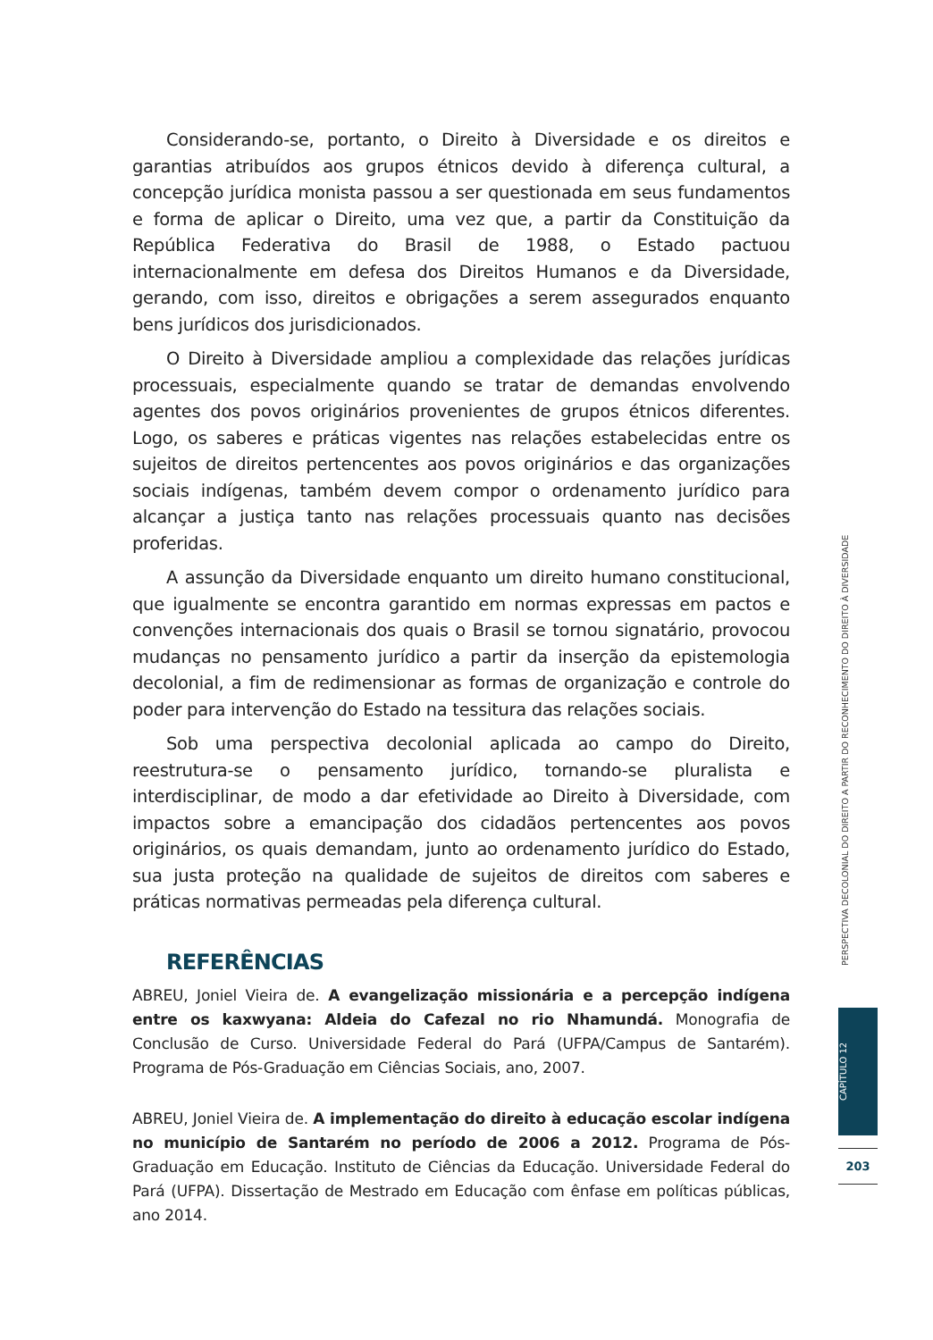Considerando-se, portanto, o Direito à Diversidade e os direitos e garantias atribuídos aos grupos étnicos devido à diferença cultural, a concepção jurídica monista passou a ser questionada em seus fundamentos e forma de aplicar o Direito, uma vez que, a partir da Constituição da República Federativa do Brasil de 1988, o Estado pactuou internacionalmente em defesa dos Direitos Humanos e da Diversidade, gerando, com isso, direitos e obrigações a serem assegurados enquanto bens jurídicos dos jurisdicionados.
O Direito à Diversidade ampliou a complexidade das relações jurídicas processuais, especialmente quando se tratar de demandas envolvendo agentes dos povos originários provenientes de grupos étnicos diferentes. Logo, os saberes e práticas vigentes nas relações estabelecidas entre os sujeitos de direitos pertencentes aos povos originários e das organizações sociais indígenas, também devem compor o ordenamento jurídico para alcançar a justiça tanto nas relações processuais quanto nas decisões proferidas.
A assunção da Diversidade enquanto um direito humano constitucional, que igualmente se encontra garantido em normas expressas em pactos e convenções internacionais dos quais o Brasil se tornou signatário, provocou mudanças no pensamento jurídico a partir da inserção da epistemologia decolonial, a fim de redimensionar as formas de organização e controle do poder para intervenção do Estado na tessitura das relações sociais.
Sob uma perspectiva decolonial aplicada ao campo do Direito, reestrutura-se o pensamento jurídico, tornando-se pluralista e interdisciplinar, de modo a dar efetividade ao Direito à Diversidade, com impactos sobre a emancipação dos cidadãos pertencentes aos povos originários, os quais demandam, junto ao ordenamento jurídico do Estado, sua justa proteção na qualidade de sujeitos de direitos com saberes e práticas normativas permeadas pela diferença cultural.
REFERÊNCIAS
ABREU, Joniel Vieira de. A evangelização missionária e a percepção indígena entre os kaxwyana: Aldeia do Cafezal no rio Nhamundá. Monografia de Conclusão de Curso. Universidade Federal do Pará (UFPA/Campus de Santarém). Programa de Pós-Graduação em Ciências Sociais, ano, 2007.
ABREU, Joniel Vieira de. A implementação do direito à educação escolar indígena no município de Santarém no período de 2006 a 2012. Programa de Pós-Graduação em Educação. Instituto de Ciências da Educação. Universidade Federal do Pará (UFPA). Dissertação de Mestrado em Educação com ênfase em políticas públicas, ano 2014.
PERSPECTIVA DECOLONIAL DO DIREITO A PARTIR DO RECONHECIMENTO DO DIREITO À DIVERSIDADE
CAPÍTULO 12
203